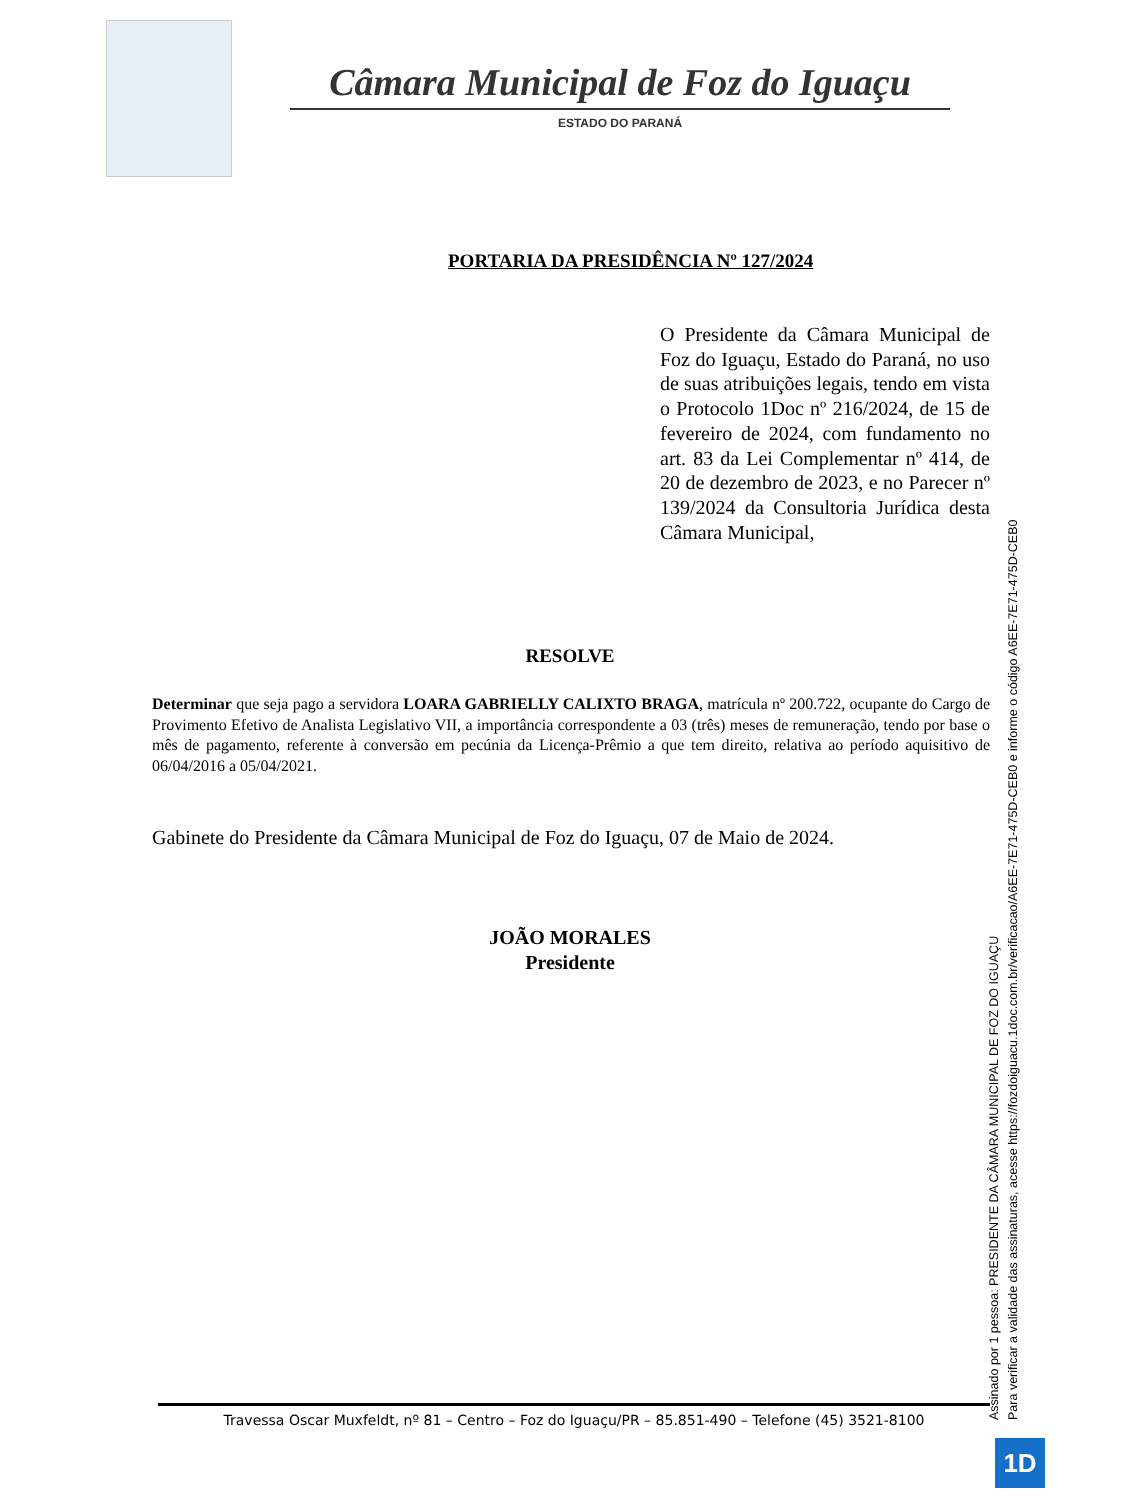Câmara Municipal de Foz do Iguaçu
ESTADO DO PARANÁ
PORTARIA DA PRESIDÊNCIA Nº 127/2024
O Presidente da Câmara Municipal de Foz do Iguaçu, Estado do Paraná, no uso de suas atribuições legais, tendo em vista o Protocolo 1Doc nº 216/2024, de 15 de fevereiro de 2024, com fundamento no art. 83 da Lei Complementar nº 414, de 20 de dezembro de 2023, e no Parecer nº 139/2024 da Consultoria Jurídica desta Câmara Municipal,
RESOLVE
Determinar que seja pago a servidora LOARA GABRIELLY CALIXTO BRAGA, matrícula nº 200.722, ocupante do Cargo de Provimento Efetivo de Analista Legislativo VII, a importância correspondente a 03 (três) meses de remuneração, tendo por base o mês de pagamento, referente à conversão em pecúnia da Licença-Prêmio a que tem direito, relativa ao período aquisitivo de 06/04/2016 a 05/04/2021.
Gabinete do Presidente da Câmara Municipal de Foz do Iguaçu, 07 de Maio de 2024.
JOÃO MORALES
Presidente
Travessa Oscar Muxfeldt, nº 81 – Centro – Foz do Iguaçu/PR – 85.851-490 – Telefone (45) 3521-8100
Assinado por 1 pessoa: PRESIDENTE DA CÂMARA MUNICIPAL DE FOZ DO IGUAÇU
Para verificar a validade das assinaturas, acesse https://fozdoiguacu.1doc.com.br/verificacao/A6EE-7E71-475D-CEB0 e informe o código A6EE-7E71-475D-CEB0
1D